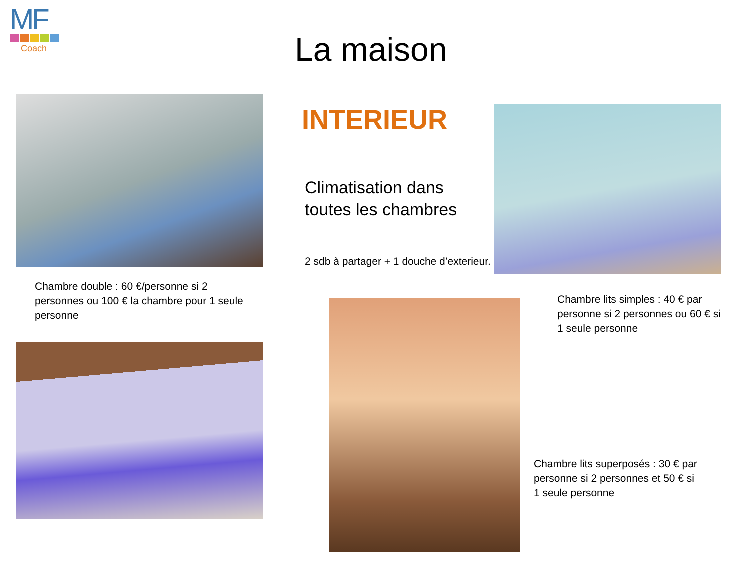MF
Coach
La maison
INTERIEUR
Climatisation dans
toutes les chambres
2 sdb à partager + 1 douche d’exterieur.
Chambre double : 60 €/personne si 2 personnes ou 100 € la chambre pour 1 seule personne
Chambre lits simples : 40 € par personne si 2 personnes ou 60 € si 1 seule personne
Chambre lits superposés : 30 € par personne si 2 personnes et 50 € si 1 seule personne